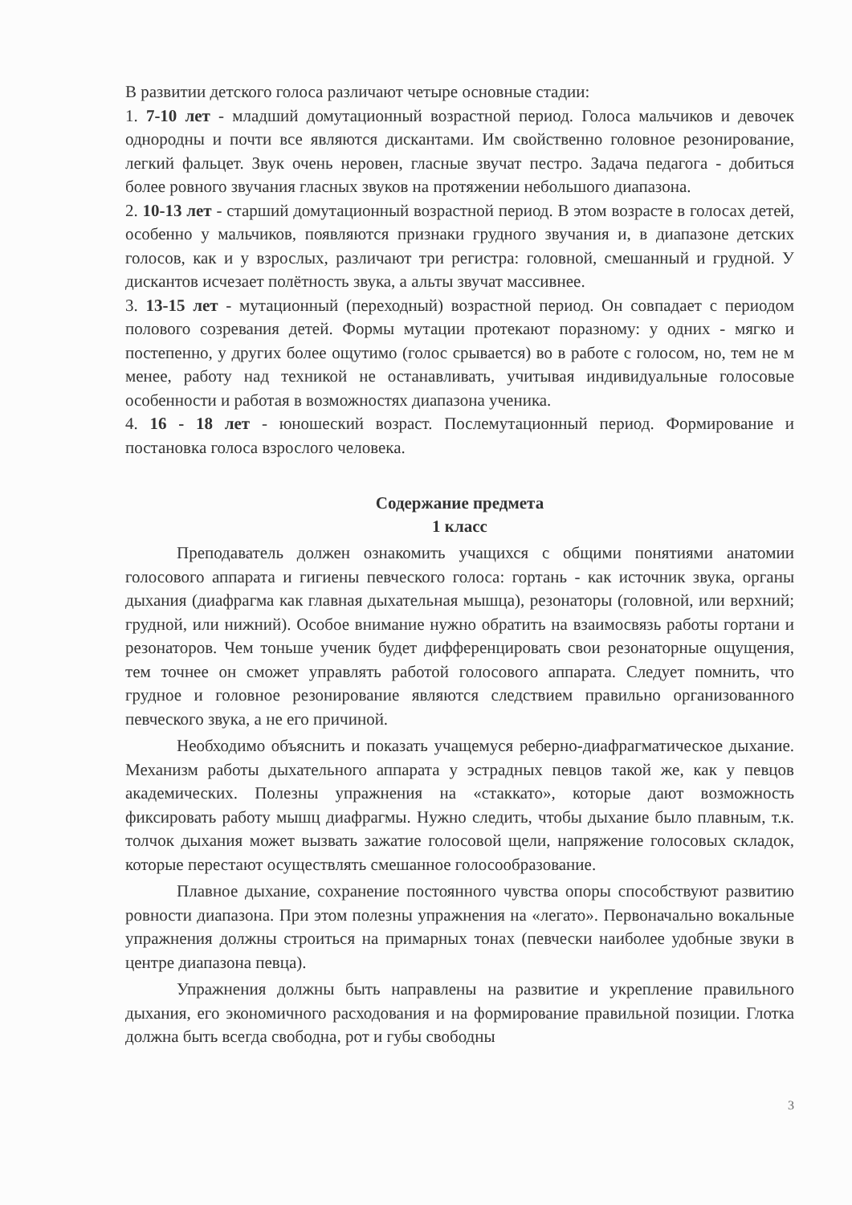В развитии детского голоса различают четыре основные стадии:
1. 7-10 лет - младший домутационный возрастной период. Голоса мальчиков и девочек однородны и почти все являются дискантами. Им свойственно головное резонирование, легкий фальцет. Звук очень неровен, гласные звучат пестро. Задача педагога - добиться более ровного звучания гласных звуков на протяжении небольшого диапазона.
2. 10-13 лет - старший домутационный возрастной период. В этом возрасте в голосах детей, особенно у мальчиков, появляются признаки грудного звучания и, в диапазоне детских голосов, как и у взрослых, различают три регистра: головной, смешанный и грудной. У дискантов исчезает полётность звука, а альты звучат массивнее.
3. 13-15 лет - мутационный (переходный) возрастной период. Он совпадает с периодом полового созревания детей. Формы мутации протекают поразному: у одних - мягко и постепенно, у других более ощутимо (голос срывается) во в работе с голосом, но, тем не м менее, работу над техникой не останавливать, учитывая индивидуальные голосовые особенности и работая в возможностях диапазона ученика.
4. 16 - 18 лет - юношеский возраст. Послемутационный период. Формирование и постановка голоса взрослого человека.
Содержание предмета
1 класс
Преподаватель должен ознакомить учащихся с общими понятиями анатомии голосового аппарата и гигиены певческого голоса: гортань - как источник звука, органы дыхания (диафрагма как главная дыхательная мышца), резонаторы (головной, или верхний; грудной, или нижний). Особое внимание нужно обратить на взаимосвязь работы гортани и резонаторов. Чем тоньше ученик будет дифференцировать свои резонаторные ощущения, тем точнее он сможет управлять работой голосового аппарата. Следует помнить, что грудное и головное резонирование являются следствием правильно организованного певческого звука, а не его причиной.
Необходимо объяснить и показать учащемуся реберно-диафрагматическое дыхание. Механизм работы дыхательного аппарата у эстрадных певцов такой же, как у певцов академических. Полезны упражнения на «стаккато», которые дают возможность фиксировать работу мышц диафрагмы. Нужно следить, чтобы дыхание было плавным, т.к. толчок дыхания может вызвать зажатие голосовой щели, напряжение голосовых складок, которые перестают осуществлять смешанное голосообразование.
Плавное дыхание, сохранение постоянного чувства опоры способствуют развитию ровности диапазона. При этом полезны упражнения на «легато». Первоначально вокальные упражнения должны строиться на примарных тонах (певчески наиболее удобные звуки в центре диапазона певца).
Упражнения должны быть направлены на развитие и укрепление правильного дыхания, его экономичного расходования и на формирование правильной позиции. Глотка должна быть всегда свободна, рот и губы свободны
3